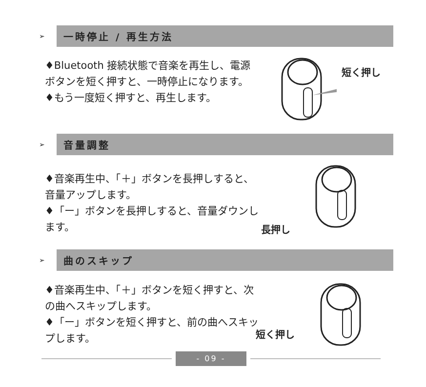➢
一時停止 / 再生方法
♦Bluetooth 接続状態で音楽を再生し、電源ボタンを短く押すと、一時停止になります。
♦もう一度短く押すと、再生します。
短く押し
➢
音量調整
♦音楽再生中、「＋」ボタンを長押しすると、音量アップします。
♦「ー」ボタンを長押しすると、音量ダウンします。
長押し
➢
曲のスキップ
♦音楽再生中、「＋」ボタンを短く押すと、次の曲へスキップします。
♦「ー」ボタンを短く押すと、前の曲へスキップします。
短く押し
- 09 -